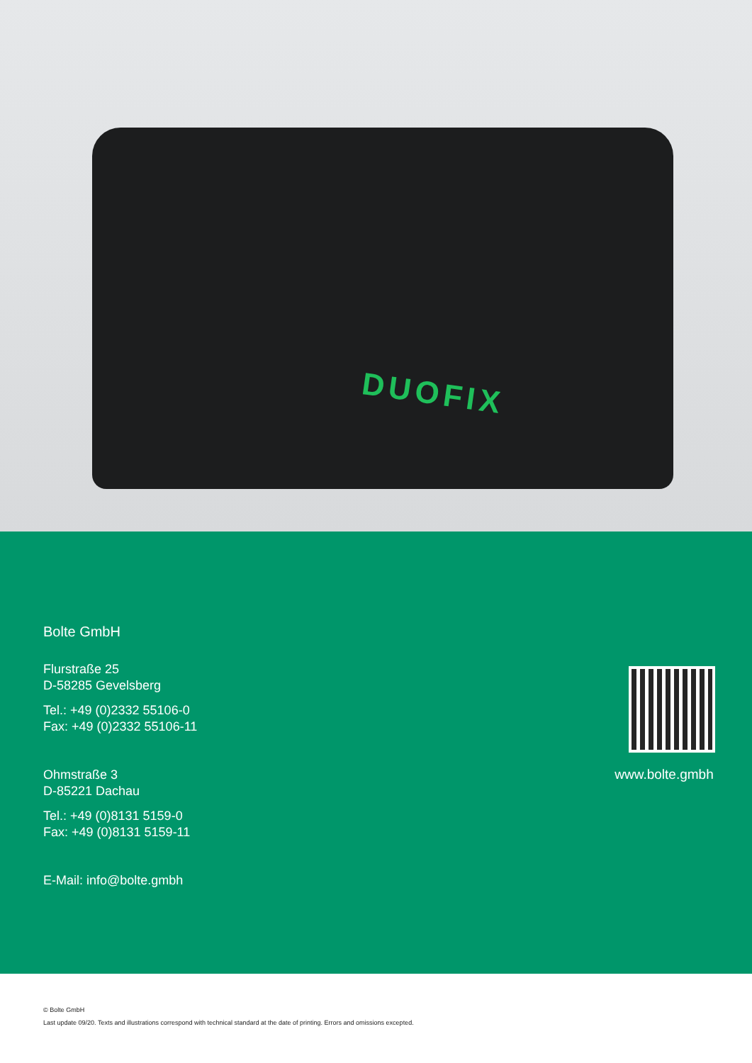DUOFIX
Bolte GmbH
Flurstraße 25
D-58285 Gevelsberg
Tel.: +49 (0)2332 55106-0
Fax: +49 (0)2332 55106-11
Ohmstraße 3
D-85221 Dachau
Tel.: +49 (0)8131 5159-0
Fax: +49 (0)8131 5159-11
E-Mail: info@bolte.gmbh
www.bolte.gmbh
© Bolte GmbH
Last update 09/20. Texts and illustrations correspond with technical standard at the date of printing. Errors and omissions excepted.